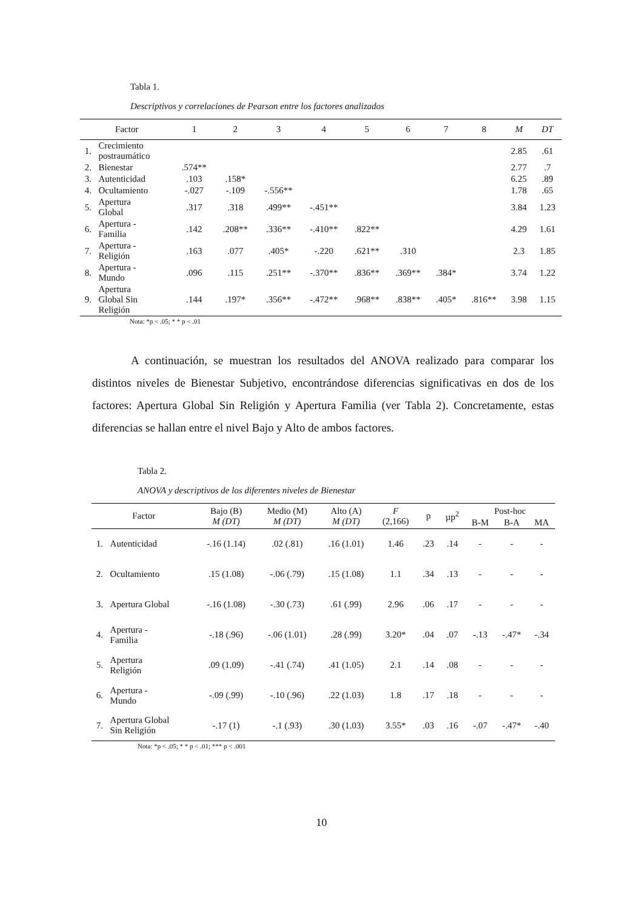Tabla 1.
Descriptivos y correlaciones de Pearson entre los factores analizados
| Factor | | 1 | 2 | 3 | 4 | 5 | 6 | 7 | 8 | M | DT |
| --- | --- | --- | --- | --- | --- | --- | --- | --- | --- | --- | --- |
| 1. | Crecimiento postraumático | | | | | | | | | 2.85 | .61 |
| 2. | Bienestar | .574** | | | | | | | | 2.77 | .7 |
| 3. | Autenticidad | .103 | .158* | | | | | | | 6.25 | .89 |
| 4. | Ocultamiento | -.027 | -.109 | -.556** | | | | | | 1.78 | .65 |
| 5. | Apertura Global | .317 | .318 | .499** | -.451** | | | | | 3.84 | 1.23 |
| 6. | Apertura - Familia | .142 | .208** | .336** | -.410** | .822** | | | | 4.29 | 1.61 |
| 7. | Apertura - Religión | .163 | .077 | .405* | -.220 | .621** | .310 | | | 2.3 | 1.85 |
| 8. | Apertura - Mundo | .096 | .115 | .251** | -.370** | .836** | .369** | .384* | | 3.74 | 1.22 |
| 9. | Apertura Global Sin Religión | .144 | .197* | .356** | -.472** | .968** | .838** | .405* | .816** | 3.98 | 1.15 |
Nota: *p < .05; * * p < .01
A continuación, se muestran los resultados del ANOVA realizado para comparar los distintos niveles de Bienestar Subjetivo, encontrándose diferencias significativas en dos de los factores: Apertura Global Sin Religión y Apertura Familia (ver Tabla 2). Concretamente, estas diferencias se hallan entre el nivel Bajo y Alto de ambos factores.
Tabla 2.
ANOVA y descriptivos de los diferentes niveles de Bienestar
| Factor | | Bajo (B) M (DT) | Medio (M) M (DT) | Alto (A) M (DT) | F (2,166) | p | µp<sup>2</sup> | Post-hoc | | |
| --- | --- | --- | --- | --- | --- | --- | --- | --- | --- | --- |
| | | | | | | | | B-M | B-A | MA |
| 1. | Autenticidad | -.16 (1.14) | .02 (.81) | .16 (1.01) | 1.46 | .23 | .14 | - | - | - |
| 2. | Ocultamiento | .15 (1.08) | -.06 (.79) | .15 (1.08) | 1.1 | .34 | .13 | - | - | - |
| 3. | Apertura Global | -.16 (1.08) | -.30 (.73) | .61 (.99) | 2.96 | .06 | .17 | - | - | - |
| 4. | Apertura - Familia | -.18 (.96) | -.06 (1.01) | .28 (.99) | 3.20* | .04 | .07 | -.13 | -.47* | -.34 |
| 5. | Apertura Religión | .09 (1.09) | -.41 (.74) | .41 (1.05) | 2.1 | .14 | .08 | - | - | - |
| 6. | Apertura - Mundo | -.09 (.99) | -.10 (.96) | .22 (1.03) | 1.8 | .17 | .18 | - | - | - |
| 7. | Apertura Global Sin Religión | -.17 (1) | -.1 (.93) | .30 (1.03) | 3.55* | .03 | .16 | -.07 | -.47* | -.40 |
Nota: *p < .05; * * p < .01; *** p < .001
10